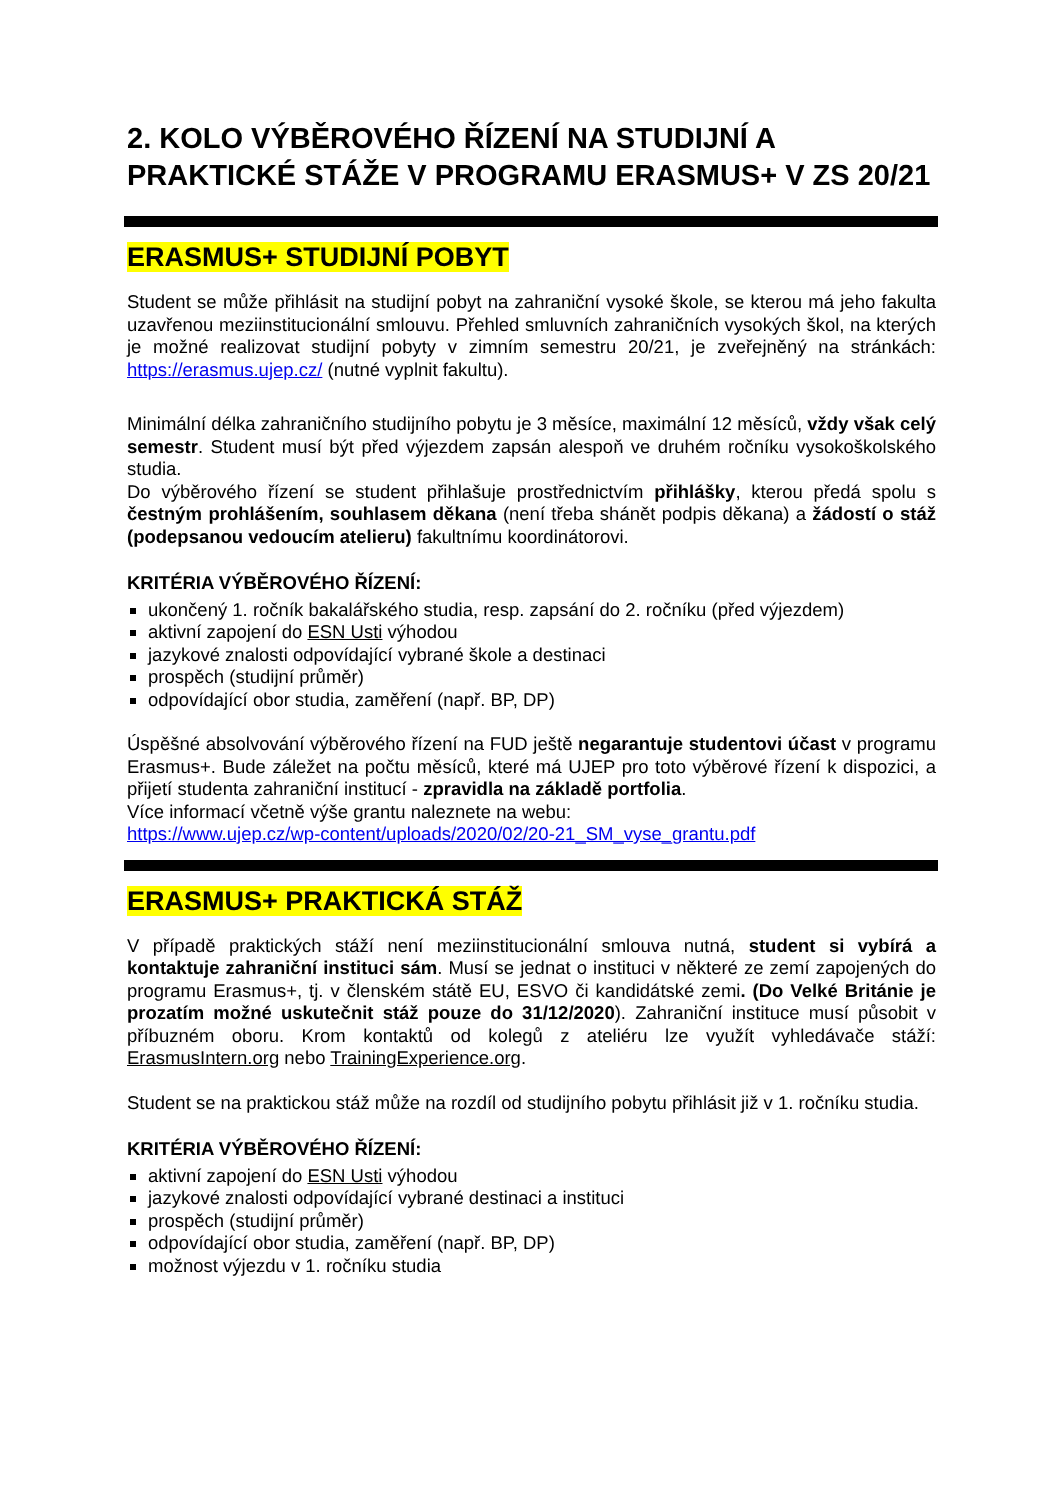2. KOLO VÝBĚROVÉHO ŘÍZENÍ NA STUDIJNÍ A PRAKTICKÉ STÁŽE V PROGRAMU ERASMUS+ V ZS 20/21
ERASMUS+ STUDIJNÍ POBYT
Student se může přihlásit na studijní pobyt na zahraniční vysoké škole, se kterou má jeho fakulta uzavřenou meziinstitucionální smlouvu. Přehled smluvních zahraničních vysokých škol, na kterých je možné realizovat studijní pobyty v zimním semestru 20/21, je zveřejněný na stránkách: https://erasmus.ujep.cz/ (nutné vyplnit fakultu).
Minimální délka zahraničního studijního pobytu je 3 měsíce, maximální 12 měsíců, vždy však celý semestr. Student musí být před výjezdem zapsán alespoň ve druhém ročníku vysokoškolského studia.
Do výběrového řízení se student přihlašuje prostřednictvím přihlášky, kterou předá spolu s čestným prohlášením, souhlasem děkana (není třeba shánět podpis děkana) a žádostí o stáž (podepsanou vedoucím atelieru) fakultnímu koordinátorovi.
KRITÉRIA VÝBĚROVÉHO ŘÍZENÍ:
ukončený 1. ročník bakalářského studia, resp. zapsání do 2. ročníku (před výjezdem)
aktivní zapojení do ESN Usti výhodou
jazykové znalosti odpovídající vybrané škole a destinaci
prospěch (studijní průměr)
odpovídající obor studia, zaměření (např. BP, DP)
Úspěšné absolvování výběrového řízení na FUD ještě negarantuje studentovi účast v programu Erasmus+. Bude záležet na počtu měsíců, které má UJEP pro toto výběrové řízení k dispozici, a přijetí studenta zahraniční institucí - zpravidla na základě portfolia.
Více informací včetně výše grantu naleznete na webu:
https://www.ujep.cz/wp-content/uploads/2020/02/20-21_SM_vyse_grantu.pdf
ERASMUS+ PRAKTICKÁ STÁŽ
V případě praktických stáží není meziinstitucionální smlouva nutná, student si vybírá a kontaktuje zahraniční instituci sám. Musí se jednat o instituci v některé ze zemí zapojených do programu Erasmus+, tj. v členském státě EU, ESVO či kandidátské zemi. (Do Velké Británie je prozatím možné uskutečnit stáž pouze do 31/12/2020). Zahraniční instituce musí působit v příbuzném oboru. Krom kontaktů od kolegů z ateliéru lze využít vyhledávače stáží: ErasmusIntern.org nebo TrainingExperience.org.
Student se na praktickou stáž může na rozdíl od studijního pobytu přihlásit již v 1. ročníku studia.
KRITÉRIA VÝBĚROVÉHO ŘÍZENÍ:
aktivní zapojení do ESN Usti výhodou
jazykové znalosti odpovídající vybrané destinaci a instituci
prospěch (studijní průměr)
odpovídající obor studia, zaměření (např. BP, DP)
možnost výjezdu v 1. ročníku studia